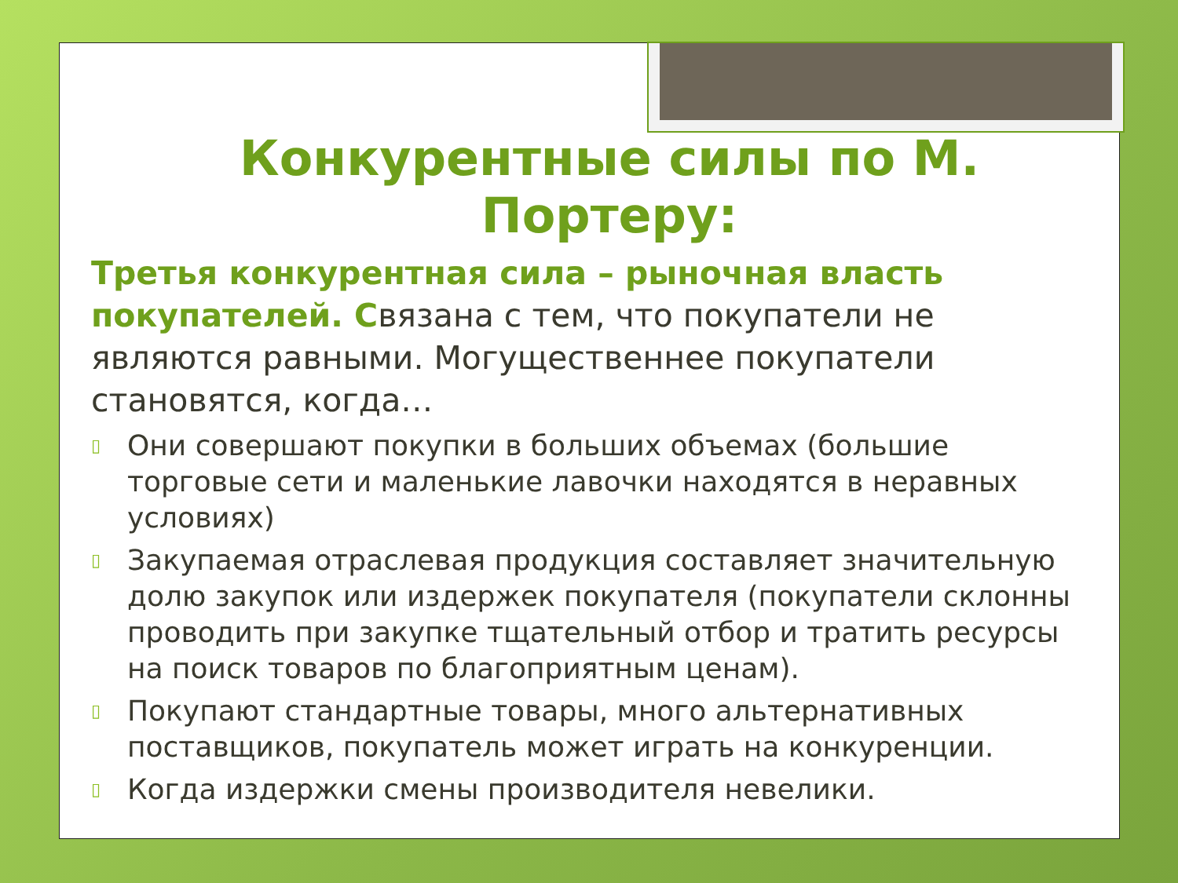Конкурентные силы по М. Портеру:
Третья конкурентная сила – рыночная власть покупателей. Связана с тем, что покупатели не являются равными. Могущественнее покупатели становятся, когда…
▯ Они совершают покупки в больших объемах (большие торговые сети и маленькие лавочки находятся в неравных условиях)
▯ Закупаемая отраслевая продукция составляет значительную долю закупок или издержек покупателя (покупатели склонны проводить при закупке тщательный отбор и тратить ресурсы на поиск товаров по благоприятным ценам).
▯ Покупают стандартные товары, много альтернативных поставщиков, покупатель может играть на конкуренции.
▯ Когда издержки смены производителя невелики.